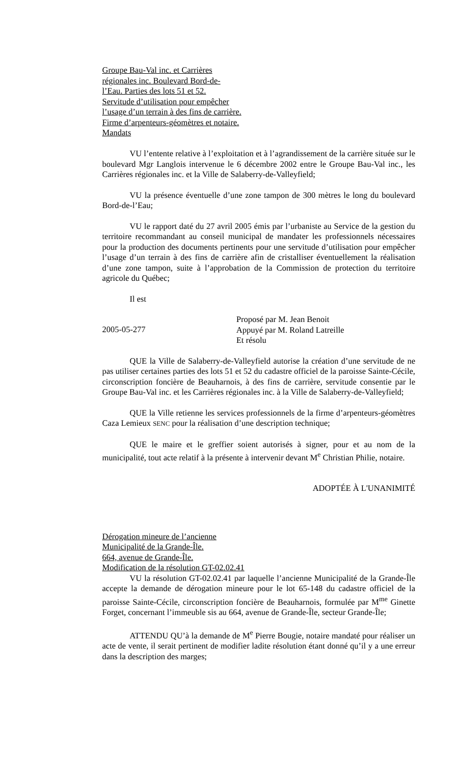Groupe Bau-Val inc. et Carrières
régionales inc. Boulevard Bord-de-
l’Eau. Parties des lots 51 et 52.
Servitude d’utilisation pour empêcher
l’usage d’un terrain à des fins de carrière.
Firme d’arpenteurs-géomètres et notaire.
Mandats
VU l’entente relative à l’exploitation et à l’agrandissement de la carrière située sur le boulevard Mgr Langlois intervenue le 6 décembre 2002 entre le Groupe Bau-Val inc., les Carrières régionales inc. et la Ville de Salaberry-de-Valleyfield;
VU la présence éventuelle d’une zone tampon de 300 mètres le long du boulevard Bord-de-l’Eau;
VU le rapport daté du 27 avril 2005 émis par l’urbaniste au Service de la gestion du territoire recommandant au conseil municipal de mandater les professionnels nécessaires pour la production des documents pertinents pour une servitude d’utilisation pour empêcher l’usage d’un terrain à des fins de carrière afin de cristalliser éventuellement la réalisation d’une zone tampon, suite à l’approbation de la Commission de protection du territoire agricole du Québec;
Il est
2005-05-277
Proposé par M. Jean Benoit
Appuyé par M. Roland Latreille
Et résolu
QUE la Ville de Salaberry-de-Valleyfield autorise la création d’une servitude de ne pas utiliser certaines parties des lots 51 et 52 du cadastre officiel de la paroisse Sainte-Cécile, circonscription foncière de Beauharnois, à des fins de carrière, servitude consentie par le Groupe Bau-Val inc. et les Carrières régionales inc. à la Ville de Salaberry-de-Valleyfield;
QUE la Ville retienne les services professionnels de la firme d’arpenteurs-géomètres Caza Lemieux SENC pour la réalisation d’une description technique;
QUE le maire et le greffier soient autorisés à signer, pour et au nom de la municipalité, tout acte relatif à la présente à intervenir devant M<sup>e</sup> Christian Philie, notaire.
ADOPTÉE À L'UNANIMITÉ
Dérogation mineure de l’ancienne
Municipalité de la Grande-Île.
664, avenue de Grande-Île.
Modification de la résolution GT-02.02.41
VU la résolution GT-02.02.41 par laquelle l’ancienne Municipalité de la Grande-Île accepte la demande de dérogation mineure pour le lot 65-148 du cadastre officiel de la paroisse Sainte-Cécile, circonscription foncière de Beauharnois, formulée par M<sup>me</sup> Ginette Forget, concernant l’immeuble sis au 664, avenue de Grande-Île, secteur Grande-Île;
ATTENDU QU’à la demande de M<sup>e</sup> Pierre Bougie, notaire mandaté pour réaliser un acte de vente, il serait pertinent de modifier ladite résolution étant donné qu’il y a une erreur dans la description des marges;